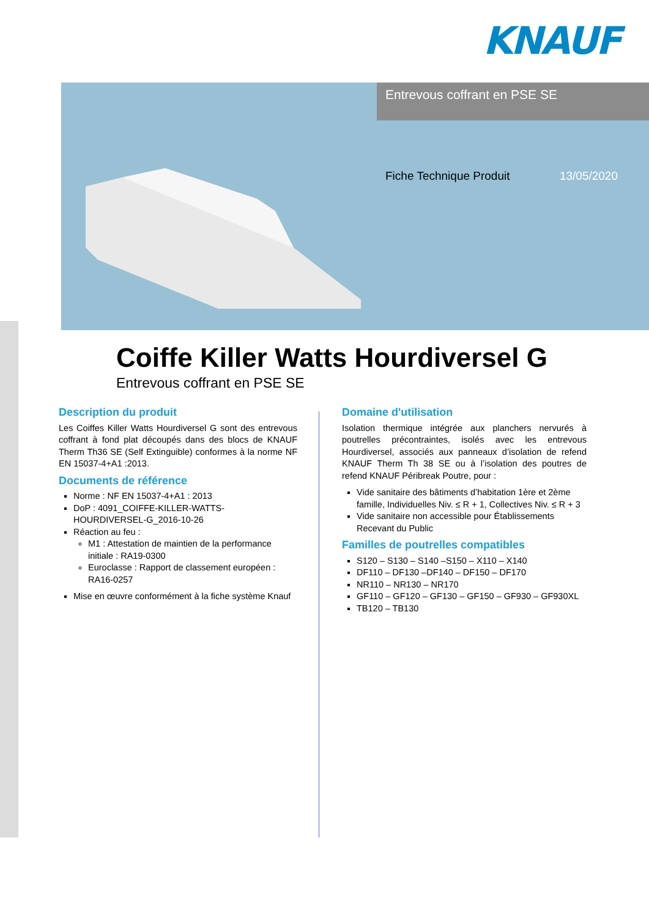KNAUF
Entrevous coffrant en PSE SE
Fiche Technique Produit 13/05/2020
Coiffe Killer Watts Hourdiversel G
Entrevous coffrant en PSE SE
Description du produit
Les Coiffes Killer Watts Hourdiversel G sont des entrevous coffrant à fond plat découpés dans des blocs de KNAUF Therm Th36 SE (Self Extinguible) conformes à la norme NF EN 15037-4+A1 :2013.
Documents de référence
Norme : NF EN 15037-4+A1 : 2013
DoP : 4091_COIFFE-KILLER-WATTS-HOURDIVERSEL-G_2016-10-26
Réaction au feu :
M1 : Attestation de maintien de la performance initiale : RA19-0300
Euroclasse : Rapport de classement européen : RA16-0257
Mise en œuvre conformément à la fiche système Knauf
Domaine d'utilisation
Isolation thermique intégrée aux planchers nervurés à poutrelles précontraintes, isolés avec les entrevous Hourdiversel, associés aux panneaux d’isolation de refend KNAUF Therm Th 38 SE ou à l’isolation des poutres de refend KNAUF Péribreak Poutre, pour :
Vide sanitaire des bâtiments d’habitation 1ère et 2ème famille, Individuelles Niv. ≤ R + 1, Collectives Niv. ≤ R + 3
Vide sanitaire non accessible pour Établissements Recevant du Public
Familles de poutrelles compatibles
S120 – S130 – S140 –S150 – X110 – X140
DF110 – DF130 –DF140 – DF150 – DF170
NR110 – NR130 – NR170
GF110 – GF120 – GF130 – GF150 – GF930 – GF930XL
TB120 – TB130